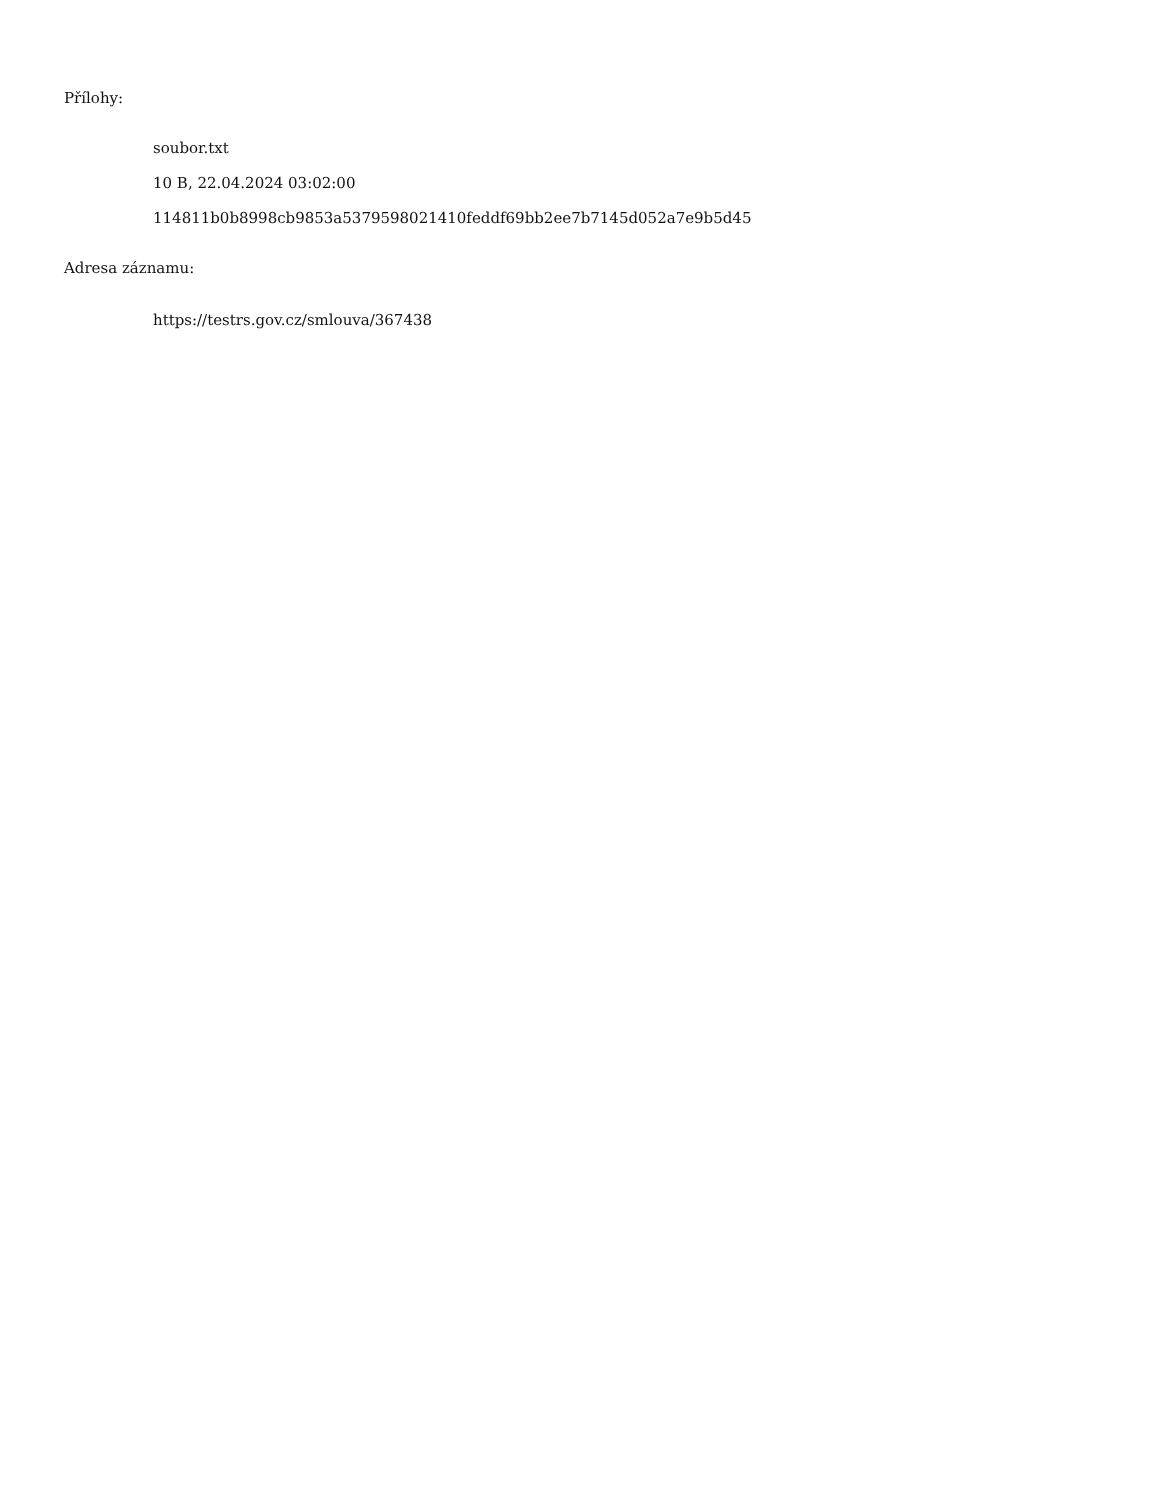Přílohy:
soubor.txt
10 B, 22.04.2024 03:02:00
114811b0b8998cb9853a5379598021410feddf69bb2ee7b7145d052a7e9b5d45
Adresa záznamu:
https://testrs.gov.cz/smlouva/367438